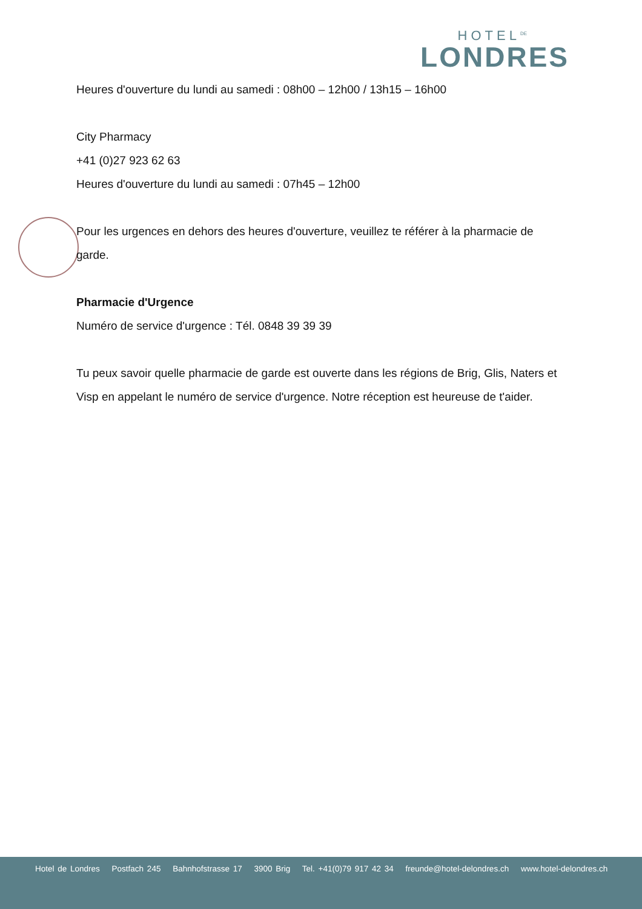HOTEL<sup>DE</sup>
LONDRES
Heures d'ouverture du lundi au samedi : 08h00 – 12h00 / 13h15 – 16h00
City Pharmacy
+41 (0)27 923 62 63
Heures d'ouverture du lundi au samedi : 07h45 – 12h00
Pour les urgences en dehors des heures d'ouverture, veuillez te référer à la pharmacie de garde.
Pharmacie d'Urgence
Numéro de service d'urgence : Tél. 0848 39 39 39
Tu peux savoir quelle pharmacie de garde est ouverte dans les régions de Brig, Glis, Naters et Visp en appelant le numéro de service d'urgence. Notre réception est heureuse de t'aider.
Hotel de Londres Postfach 245 Bahnhofstrasse 17 3900 Brig Tel. +41(0)79 917 42 34 freunde@hotel-delondres.ch www.hotel-delondres.ch